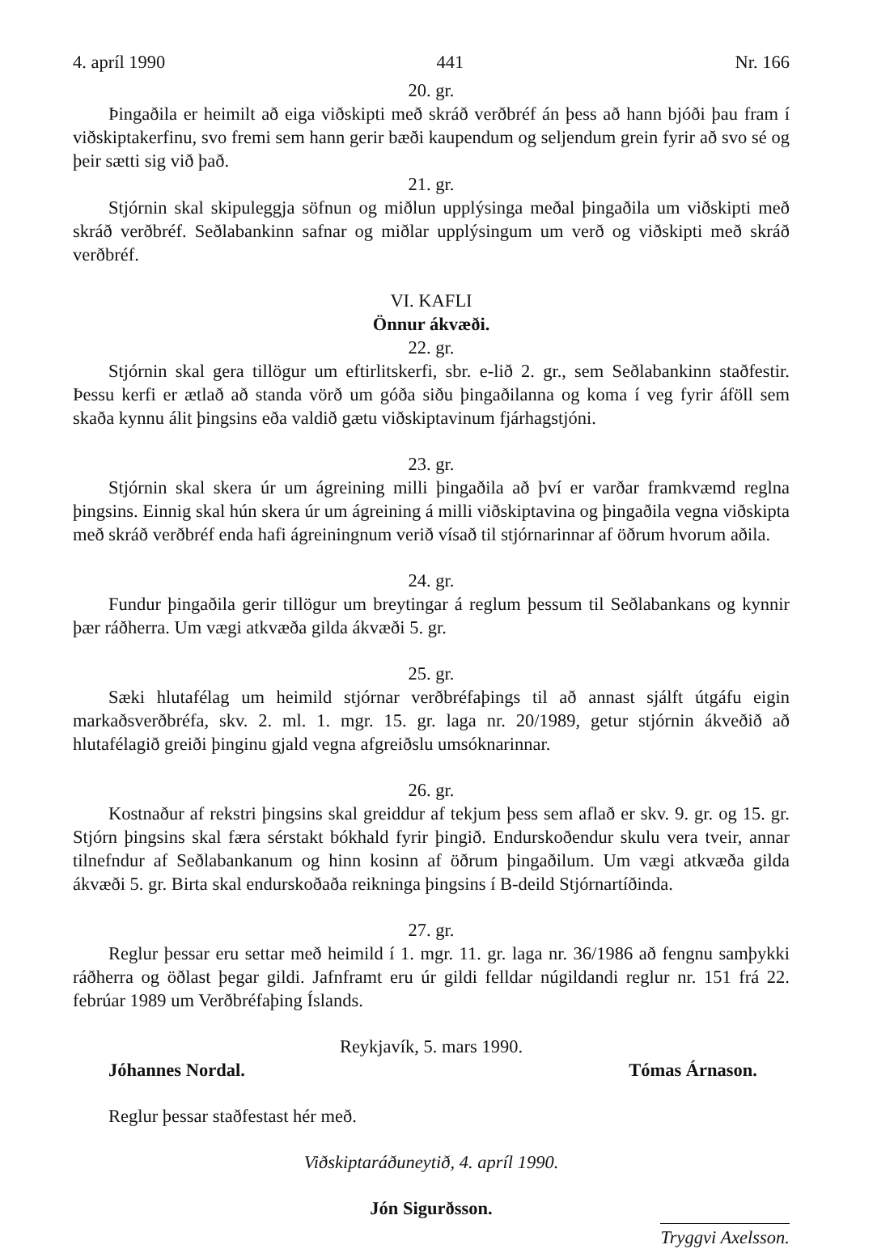4. apríl 1990 441 Nr. 166
20. gr.
Þingaðila er heimilt að eiga viðskipti með skráð verðbréf án þess að hann bjóði þau fram í viðskiptakerfinu, svo fremi sem hann gerir bæði kaupendum og seljendum grein fyrir að svo sé og þeir sætti sig við það.
21. gr.
Stjórnin skal skipuleggja söfnun og miðlun upplýsinga meðal þingaðila um viðskipti með skráð verðbréf. Seðlabankinn safnar og miðlar upplýsingum um verð og viðskipti með skráð verðbréf.
VI. KAFLI
Önnur ákvæði.
22. gr.
Stjórnin skal gera tillögur um eftirlitskerfi, sbr. e-lið 2. gr., sem Seðlabankinn staðfestir. Þessu kerfi er ætlað að standa vörð um góða siðu þingaðilanna og koma í veg fyrir áföll sem skaða kynnu álit þingsins eða valdið gætu viðskiptavinum fjárhagstjóni.
23. gr.
Stjórnin skal skera úr um ágreining milli þingaðila að því er varðar framkvæmd reglna þingsins. Einnig skal hún skera úr um ágreining á milli viðskiptavina og þingaðila vegna viðskipta með skráð verðbréf enda hafi ágreiningnum verið vísað til stjórnarinnar af öðrum hvorum aðila.
24. gr.
Fundur þingaðila gerir tillögur um breytingar á reglum þessum til Seðlabankans og kynnir þær ráðherra. Um vægi atkvæða gilda ákvæði 5. gr.
25. gr.
Sæki hlutafélag um heimild stjórnar verðbréfaþings til að annast sjálft útgáfu eigin markaðsverðbréfa, skv. 2. ml. 1. mgr. 15. gr. laga nr. 20/1989, getur stjórnin ákveðið að hlutafélagið greiði þinginu gjald vegna afgreiðslu umsóknarinnar.
26. gr.
Kostnaður af rekstri þingsins skal greiddur af tekjum þess sem aflað er skv. 9. gr. og 15. gr. Stjórn þingsins skal færa sérstakt bókhald fyrir þingið. Endurskoðendur skulu vera tveir, annar tilnefndur af Seðlabankanum og hinn kosinn af öðrum þingaðilum. Um vægi atkvæða gilda ákvæði 5. gr. Birta skal endurskoðaða reikninga þingsins í B-deild Stjórnartíðinda.
27. gr.
Reglur þessar eru settar með heimild í 1. mgr. 11. gr. laga nr. 36/1986 að fengnu samþykki ráðherra og öðlast þegar gildi. Jafnframt eru úr gildi felldar núgildandi reglur nr. 151 frá 22. febrúar 1989 um Verðbréfaþing Íslands.
Reykjavík, 5. mars 1990.
Jóhannes Nordal. Tómas Árnason.
Reglur þessar staðfestast hér með.
Viðskiptaráðuneytið, 4. apríl 1990.
Jón Sigurðsson.
Tryggvi Axelsson.